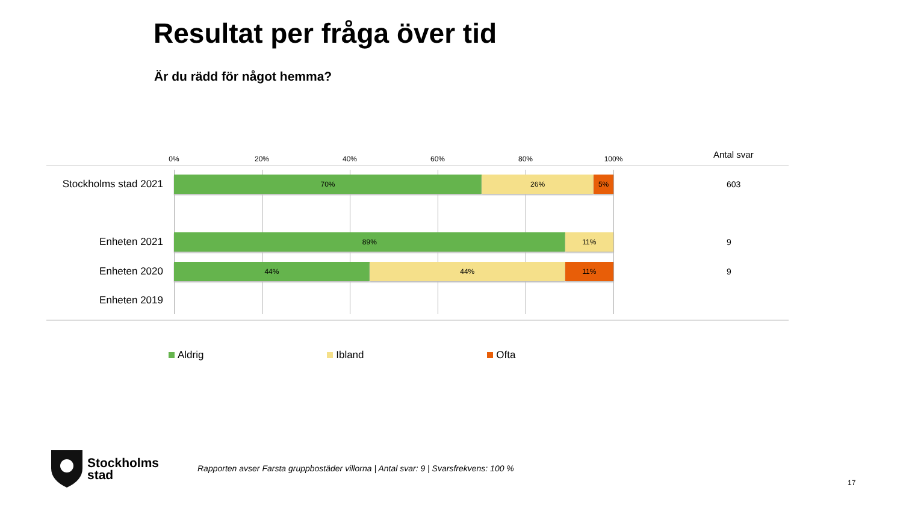Resultat per fråga över tid
Är du rädd för något hemma?
0% 20% 40% 60% 80% 100% Antal svar
Stockholms stad 2021
70% 26% 5%
603
Enheten 2021
89% 11%
9
Enheten 2020
44% 44% 11%
9
Enheten 2019
Aldrig Ibland Ofta
Stockholms
stad
Rapporten avser Farsta gruppbostäder villorna | Antal svar: 9 | Svarsfrekvens: 100 %
17